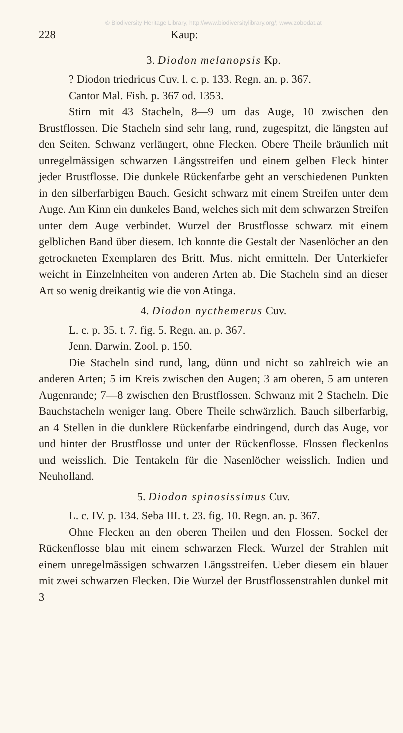© Biodiversity Heritage Library, http://www.biodiversitylibrary.org/; www.zobodat.at
228 Kaup:
3. Diodon melanopsis Kp.
? Diodon triedricus Cuv. l. c. p. 133. Regn. an. p. 367.
Cantor Mal. Fish. p. 367 od. 1353.
Stirn mit 43 Stacheln, 8—9 um das Auge, 10 zwischen den Brustflossen. Die Stacheln sind sehr lang, rund, zugespitzt, die längsten auf den Seiten. Schwanz verlängert, ohne Flecken. Obere Theile bräunlich mit unregelmässigen schwarzen Längsstreifen und einem gelben Fleck hinter jeder Brustflosse. Die dunkele Rückenfarbe geht an verschiedenen Punkten in den silberfarbigen Bauch. Gesicht schwarz mit einem Streifen unter dem Auge. Am Kinn ein dunkeles Band, welches sich mit dem schwarzen Streifen unter dem Auge verbindet. Wurzel der Brustflosse schwarz mit einem gelblichen Band über diesem. Ich konnte die Gestalt der Nasenlöcher an den getrockneten Exemplaren des Britt. Mus. nicht ermitteln. Der Unterkiefer weicht in Einzelnheiten von anderen Arten ab. Die Stacheln sind an dieser Art so wenig dreikantig wie die von Atinga.
4. Diodon nycthemerus Cuv.
L. c. p. 35. t. 7. fig. 5. Regn. an. p. 367.
Jenn. Darwin. Zool. p. 150.
Die Stacheln sind rund, lang, dünn und nicht so zahlreich wie an anderen Arten; 5 im Kreis zwischen den Augen; 3 am oberen, 5 am unteren Augenrande; 7—8 zwischen den Brustflossen. Schwanz mit 2 Stacheln. Die Bauchstacheln weniger lang. Obere Theile schwärzlich. Bauch silberfarbig, an 4 Stellen in die dunklere Rückenfarbe eindringend, durch das Auge, vor und hinter der Brustflosse und unter der Rückenflosse. Flossen fleckenlos und weisslich. Die Tentakeln für die Nasenlöcher weisslich. Indien und Neuholland.
5. Diodon spinosissimus Cuv.
L. c. IV. p. 134. Seba III. t. 23. fig. 10. Regn. an. p. 367.
Ohne Flecken an den oberen Theilen und den Flossen. Sockel der Rückenflosse blau mit einem schwarzen Fleck. Wurzel der Strahlen mit einem unregelmässigen schwarzen Längsstreifen. Ueber diesem ein blauer mit zwei schwarzen Flecken. Die Wurzel der Brustflossenstrahlen dunkel mit 3